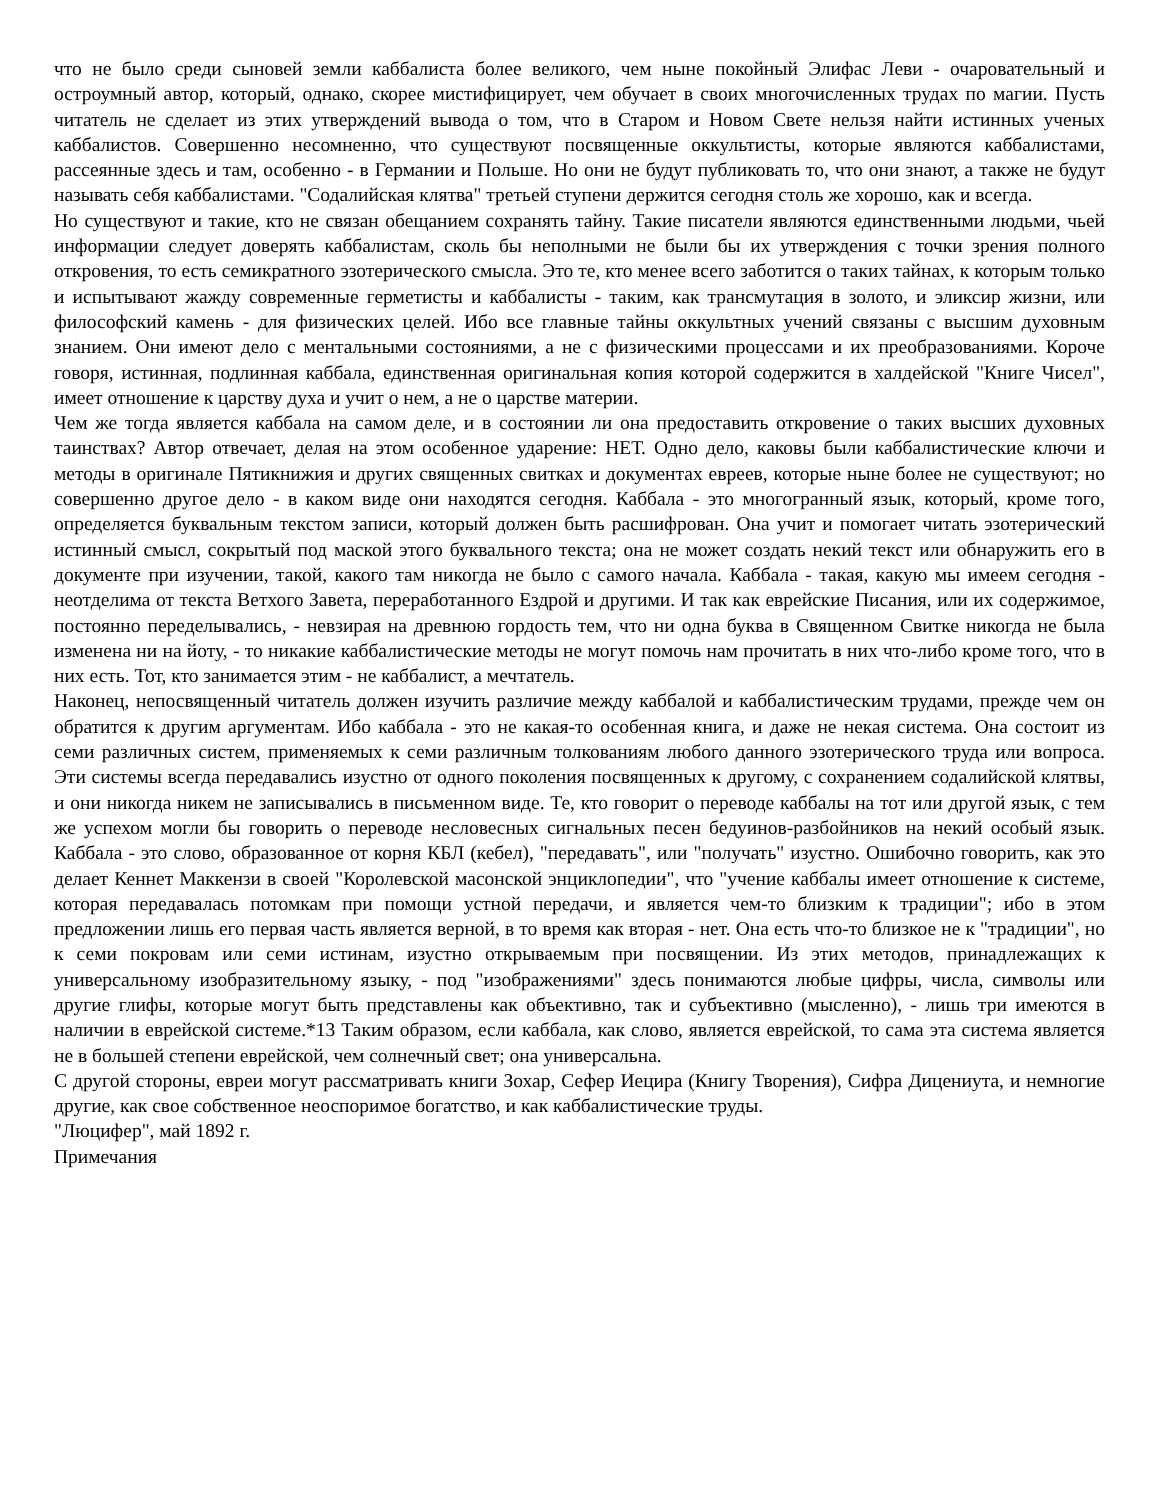что не было среди сыновей земли каббалиста более великого, чем ныне покойный Элифас Леви - очаровательный и остроумный автор, который, однако, скорее мистифицирует, чем обучает в своих многочисленных трудах по магии. Пусть читатель не сделает из этих утверждений вывода о том, что в Старом и Новом Свете нельзя найти истинных ученых каббалистов. Совершенно несомненно, что существуют посвященные оккультисты, которые являются каббалистами, рассеянные здесь и там, особенно - в Германии и Польше. Но они не будут публиковать то, что они знают, а также не будут называть себя каббалистами. "Содалийская клятва" третьей ступени держится сегодня столь же хорошо, как и всегда.
Но существуют и такие, кто не связан обещанием сохранять тайну. Такие писатели являются единственными людьми, чьей информации следует доверять каббалистам, сколь бы неполными не были бы их утверждения с точки зрения полного откровения, то есть семикратного эзотерического смысла. Это те, кто менее всего заботится о таких тайнах, к которым только и испытывают жажду современные герметисты и каббалисты - таким, как трансмутация в золото, и эликсир жизни, или философский камень - для физических целей. Ибо все главные тайны оккультных учений связаны с высшим духовным знанием. Они имеют дело с ментальными состояниями, а не с физическими процессами и их преобразованиями. Короче говоря, истинная, подлинная каббала, единственная оригинальная копия которой содержится в халдейской "Книге Чисел", имеет отношение к царству духа и учит о нем, а не о царстве материи.
Чем же тогда является каббала на самом деле, и в состоянии ли она предоставить откровение о таких высших духовных таинствах? Автор отвечает, делая на этом особенное ударение: НЕТ. Одно дело, каковы были каббалистические ключи и методы в оригинале Пятикнижия и других священных свитках и документах евреев, которые ныне более не существуют; но совершенно другое дело - в каком виде они находятся сегодня. Каббала - это многогранный язык, который, кроме того, определяется буквальным текстом записи, который должен быть расшифрован. Она учит и помогает читать эзотерический истинный смысл, сокрытый под маской этого буквального текста; она не может создать некий текст или обнаружить его в документе при изучении, такой, какого там никогда не было с самого начала. Каббала - такая, какую мы имеем сегодня - неотделима от текста Ветхого Завета, переработанного Ездрой и другими. И так как еврейские Писания, или их содержимое, постоянно переделывались, - невзирая на древнюю гордость тем, что ни одна буква в Священном Свитке никогда не была изменена ни на йоту, - то никакие каббалистические методы не могут помочь нам прочитать в них что-либо кроме того, что в них есть. Тот, кто занимается этим - не каббалист, а мечтатель.
Наконец, непосвященный читатель должен изучить различие между каббалой и каббалистическим трудами, прежде чем он обратится к другим аргументам. Ибо каббала - это не какая-то особенная книга, и даже не некая система. Она состоит из семи различных систем, применяемых к семи различным толкованиям любого данного эзотерического труда или вопроса. Эти системы всегда передавались изустно от одного поколения посвященных к другому, с сохранением содалийской клятвы, и они никогда никем не записывались в письменном виде. Те, кто говорит о переводе каббалы на тот или другой язык, с тем же успехом могли бы говорить о переводе несловесных сигнальных песен бедуинов-разбойников на некий особый язык. Каббала - это слово, образованное от корня КБЛ (кебел), "передавать", или "получать" изустно. Ошибочно говорить, как это делает Кеннет Маккензи в своей "Королевской масонской энциклопедии", что "учение каббалы имеет отношение к системе, которая передавалась потомкам при помощи устной передачи, и является чем-то близким к традиции"; ибо в этом предложении лишь его первая часть является верной, в то время как вторая - нет. Она есть что-то близкое не к "традиции", но к семи покровам или семи истинам, изустно открываемым при посвящении. Из этих методов, принадлежащих к универсальному изобразительному языку, - под "изображениями" здесь понимаются любые цифры, числа, символы или другие глифы, которые могут быть представлены как объективно, так и субъективно (мысленно), - лишь три имеются в наличии в еврейской системе.*13 Таким образом, если каббала, как слово, является еврейской, то сама эта система является не в большей степени еврейской, чем солнечный свет; она универсальна.
С другой стороны, евреи могут рассматривать книги Зохар, Сефер Иецира (Книгу Творения), Сифра Дицениута, и немногие другие, как свое собственное неоспоримое богатство, и как каббалистические труды.
"Люцифер", май 1892 г.
Примечания